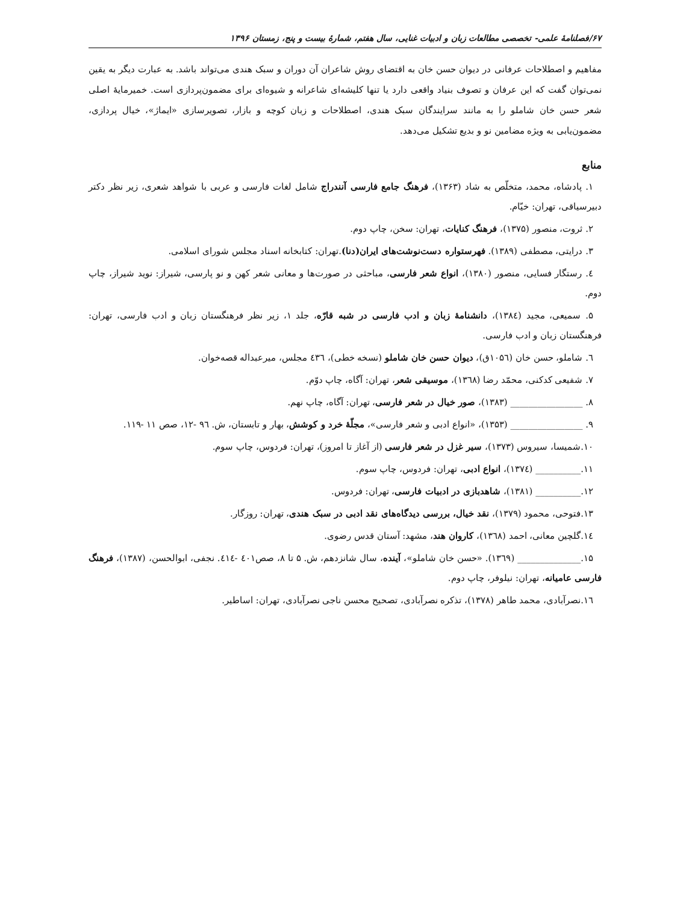۶۷/فصلنامهٔ علمی- تخصصی مطالعات زبان و ادبیات غنایی، سال هفتم، شمارهٔ بیست و پنج، زمستان ۱۳۹۶
مفاهیم و اصطلاحات عرفانی در دیوان حسن خان به اقتضای روش شاعران آن دوران و سبک هندی می‌تواند باشد. به عبارت دیگر به یقین نمی‌توان گفت که این عرفان و تصوف بنیاد واقعی دارد یا تنها کلیشه‌ای شاعرانه و شیوه‌ای برای مضمون‌پردازی است. خمیرمایهٔ اصلی شعر حسن خان شاملو را به مانند سرایندگان سبک هندی، اصطلاحات و زبان کوچه و بازار، تصویرسازی «ایماژ»، خیال پردازی، مضمون‌یابی به ویژه مضامین نو و بدیع تشکیل می‌دهد.
منابع
۱. پادشاه، محمد، متخلّص به شاد (۱۳۶۳)، فرهنگ جامع فارسی آنندراج شامل لغات فارسی و عربی با شواهد شعری، زیر نظر دکتر دبیرسیاقی، تهران: خیّام.
۲. ثروت، منصور (۱۳۷۵)، فرهنگ کنایات، تهران: سخن، چاپ دوم.
۳. درایتی، مصطفی (۱۳۸۹). فهرستواره دست‌نوشت‌های ایران(دنا).تهران: کتابخانه اسناد مجلس شورای اسلامی.
٤. رستگار فسایی، منصور (۱۳۸۰)، انواع شعر فارسی، مباحثی در صورت‌ها و معانی شعر کهن و نو پارسی، شیراز: نوید شیراز، چاپ دوم.
۵. سمیعی، مجید (۱۳۸٤)، دانشنامهٔ زبان و ادب فارسی در شبه قارّه، جلد ۱، زیر نظر فرهنگستان زبان و ادب فارسی، تهران: فرهنگستان زبان و ادب فارسی.
٦. شاملو، حسن خان (۱۰۵٦ق)، دیوان حسن خان شاملو (نسخه خطی)، ٤۳٦ مجلس، میرعبداله قصه‌خوان.
۷. شفیعی کدکنی، محمّد رضا (۱۳٦۸)، موسیقی شعر، تهران: آگاه، چاپ دوّم.
۸. ________________ (۱۳۸۳)، صور خیال در شعر فارسی، تهران: آگاه، چاپ نهم.
۹. ________________ (۱۳۵۳)، «انواع ادبی و شعر فارسی»، مجلّهٔ خرد و کوشش، بهار و تابستان، ش. ۹٦ -۱۲، صص ۱۱ -۱۱۹.
۱۰.شمیسا، سیروس (۱۳۷۳)، سیر غزل در شعر فارسی (از آغاز تا امروز)، تهران: فردوس، چاپ سوم.
۱۱.__________ (۱۳۷٤)، انواع ادبی، تهران: فردوس، چاپ سوم.
۱۲.__________ (۱۳۸۱)، شاهدبازی در ادبیات فارسی، تهران: فردوس.
۱۳.فتوحی، محمود (۱۳۷۹)، نقد خیال، بررسی دیدگاه‌های نقد ادبی در سبک هندی، تهران: روزگار.
۱٤.گلچین معانی، احمد (۱۳٦۸)، کاروان هند، مشهد: آستان قدس رضوی.
۱۵.______________ (۱۳٦۹). «حسن خان شاملو»، آینده، سال شانزدهم، ش. ۵ تا ۸، صص٤۰۱ -٤۱٤. نجفی، ابوالحسن، (۱۳۸۷)، فرهنگ فارسی عامیانه، تهران: نیلوفر، چاپ دوم.
۱٦.نصرآبادی، محمد طاهر (۱۳۷۸)، تذکره نصرآبادی، تصحیح محسن ناجی نصرآبادی، تهران: اساطیر.